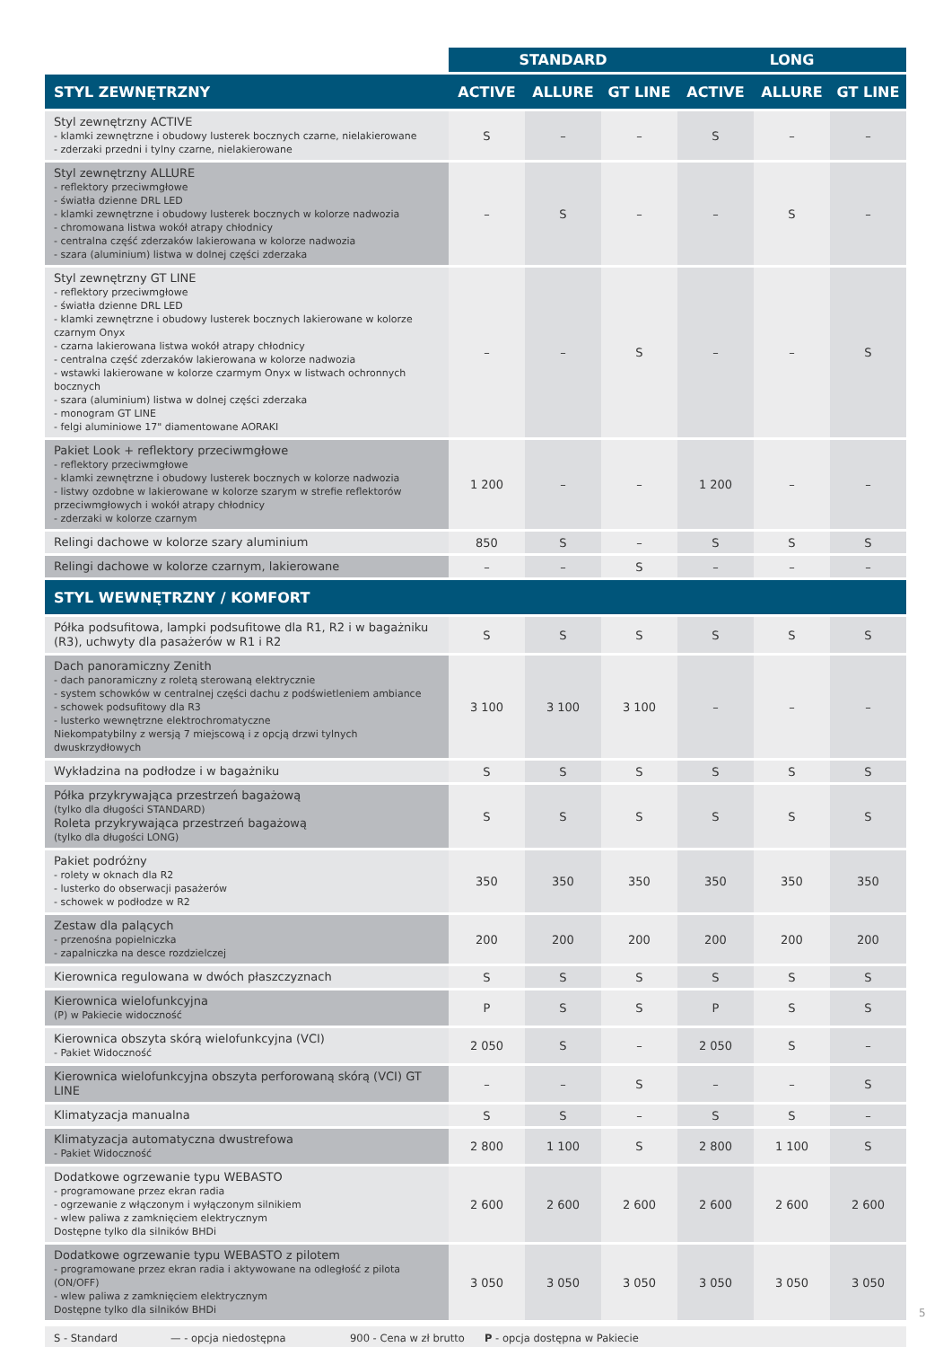| | STANDARD | | | LONG | | |
| --- | --- | --- | --- | --- | --- | --- |
| STYL ZEWNĘTRZNY | ACTIVE | ALLURE | GT LINE | ACTIVE | ALLURE | GT LINE |
| Styl zewnętrzny ACTIVE - klamki zewnętrzne i obudowy lusterek bocznych czarne, nielakierowane - zderzaki przedni i tylny czarne, nielakierowane | S | – | – | S | – | – |
| Styl zewnętrzny ALLURE - reflektory przeciwmgłowe - światła dzienne DRL LED - klamki zewnętrzne i obudowy lusterek bocznych w kolorze nadwozia - chromowana listwa wokół atrapy chłodnicy - centralna część zderzaków lakierowana w kolorze nadwozia - szara (aluminium) listwa w dolnej części zderzaka | – | S | – | – | S | – |
| Styl zewnętrzny GT LINE - reflektory przeciwmgłowe - światła dzienne DRL LED - klamki zewnętrzne i obudowy lusterek bocznych lakierowane w kolorze czarnym Onyx - czarna lakierowana listwa wokół atrapy chłodnicy - centralna część zderzaków lakierowana w kolorze nadwozia - wstawki lakierowane w kolorze czarmym Onyx w listwach ochronnych bocznych - szara (aluminium) listwa w dolnej części zderzaka - monogram GT LINE - felgi aluminiowe 17" diamentowane AORAKI | – | – | S | – | – | S |
| Pakiet Look + reflektory przeciwmgłowe - reflektory przeciwmgłowe - klamki zewnętrzne i obudowy lusterek bocznych w kolorze nadwozia - listwy ozdobne w lakierowane w kolorze szarym w strefie reflektorów przeciwmgłowych i wokół atrapy chłodnicy - zderzaki w kolorze czarnym | 1 200 | – | – | 1 200 | – | – |
| Relingi dachowe w kolorze szary aluminium | 850 | S | – | S | S | S |
| Relingi dachowe w kolorze czarnym, lakierowane | – | – | S | – | – | – |
| STYL WEWNĘTRZNY / KOMFORT | | | | | | |
| Półka podsufitowa, lampki podsufitowe dla R1, R2 i w bagażniku (R3), uchwyty dla pasażerów w R1 i R2 | S | S | S | S | S | S |
| Dach panoramiczny Zenith - dach panoramiczny z roletą sterowaną elektrycznie - system schowków w centralnej części dachu z podświetleniem ambiance - schowek podsufitowy dla R3 - lusterko wewnętrzne elektrochromatyczne Niekompatybilny z wersją 7 miejscową i z opcją drzwi tylnych dwuskrzydłowych | 3 100 | 3 100 | 3 100 | – | – | – |
| Wykładzina na podłodze i w bagażniku | S | S | S | S | S | S |
| Półka przykrywająca przestrzeń bagażową (tylko dla długości STANDARD) Roleta przykrywająca przestrzeń bagażową (tylko dla długości LONG) | S | S | S | S | S | S |
| Pakiet podróżny - rolety w oknach dla R2 - lusterko do obserwacji pasażerów - schowek w podłodze w R2 | 350 | 350 | 350 | 350 | 350 | 350 |
| Zestaw dla palących - przenośna popielniczka - zapalniczka na desce rozdzielczej | 200 | 200 | 200 | 200 | 200 | 200 |
| Kierownica regulowana w dwóch płaszczyznach | S | S | S | S | S | S |
| Kierownica wielofunkcyjna (P) w Pakiecie widoczność | P | S | S | P | S | S |
| Kierownica obszyta skórą wielofunkcyjna (VCI) - Pakiet Widoczność | 2 050 | S | – | 2 050 | S | – |
| Kierownica wielofunkcyjna obszyta perforowaną skórą (VCI) GT LINE | – | – | S | – | – | S |
| Klimatyzacja manualna | S | S | – | S | S | – |
| Klimatyzacja automatyczna dwustrefowa - Pakiet Widoczność | 2 800 | 1 100 | S | 2 800 | 1 100 | S |
| Dodatkowe ogrzewanie typu WEBASTO - programowane przez ekran radia - ogrzewanie z włączonym i wyłączonym silnikiem - wlew paliwa z zamknięciem elektrycznym Dostępne tylko dla silników BHDi | 2 600 | 2 600 | 2 600 | 2 600 | 2 600 | 2 600 |
| Dodatkowe ogrzewanie typu WEBASTO z pilotem - programowane przez ekran radia i aktywowane na odległość z pilota (ON/OFF) - wlew paliwa z zamknięciem elektrycznym Dostępne tylko dla silników BHDi | 3 050 | 3 050 | 3 050 | 3 050 | 3 050 | 3 050 |
| S - Standard | — - opcja niedostępna | 900 - Cena w zł brutto | P - opcja dostępna w Pakiecie |
5